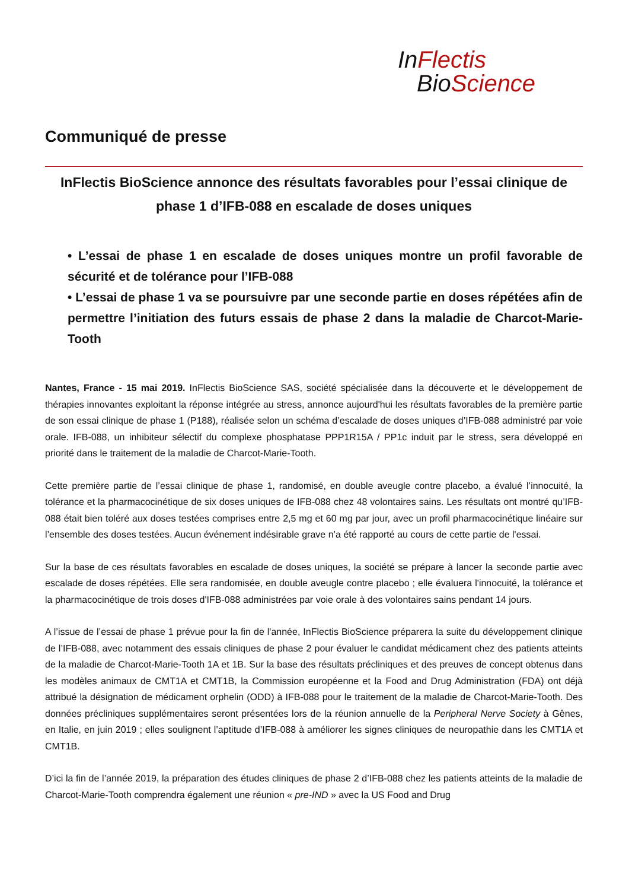In Flectis
Bio Science
Communiqué de presse
InFlectis BioScience annonce des résultats favorables pour l’essai clinique de phase 1 d’IFB-088 en escalade de doses uniques
• L’essai de phase 1 en escalade de doses uniques montre un profil favorable de sécurité et de tolérance pour l’IFB-088
• L’essai de phase 1 va se poursuivre par une seconde partie en doses répétées afin de permettre l’initiation des futurs essais de phase 2 dans la maladie de Charcot-Marie-Tooth
Nantes, France - 15 mai 2019. InFlectis BioScience SAS, société spécialisée dans la découverte et le développement de thérapies innovantes exploitant la réponse intégrée au stress, annonce aujourd'hui les résultats favorables de la première partie de son essai clinique de phase 1 (P188), réalisée selon un schéma d’escalade de doses uniques d’IFB-088 administré par voie orale. IFB-088, un inhibiteur sélectif du complexe phosphatase PPP1R15A / PP1c induit par le stress, sera développé en priorité dans le traitement de la maladie de Charcot-Marie-Tooth.
Cette première partie de l’essai clinique de phase 1, randomisé, en double aveugle contre placebo, a évalué l’innocuité, la tolérance et la pharmacocinétique de six doses uniques de IFB-088 chez 48 volontaires sains. Les résultats ont montré qu’IFB-088 était bien toléré aux doses testées comprises entre 2,5 mg et 60 mg par jour, avec un profil pharmacocinétique linéaire sur l’ensemble des doses testées. Aucun événement indésirable grave n’a été rapporté au cours de cette partie de l'essai.
Sur la base de ces résultats favorables en escalade de doses uniques, la société se prépare à lancer la seconde partie avec escalade de doses répétées. Elle sera randomisée, en double aveugle contre placebo ; elle évaluera l'innocuité, la tolérance et la pharmacocinétique de trois doses d'IFB-088 administrées par voie orale à des volontaires sains pendant 14 jours.
A l’issue de l’essai de phase 1 prévue pour la fin de l'année, InFlectis BioScience préparera la suite du développement clinique de l’IFB-088, avec notamment des essais cliniques de phase 2 pour évaluer le candidat médicament chez des patients atteints de la maladie de Charcot-Marie-Tooth 1A et 1B. Sur la base des résultats précliniques et des preuves de concept obtenus dans les modèles animaux de CMT1A et CMT1B, la Commission européenne et la Food and Drug Administration (FDA) ont déjà attribué la désignation de médicament orphelin (ODD) à IFB-088 pour le traitement de la maladie de Charcot-Marie-Tooth. Des données précliniques supplémentaires seront présentées lors de la réunion annuelle de la Peripheral Nerve Society à Gênes, en Italie, en juin 2019 ; elles soulignent l’aptitude d’IFB-088 à améliorer les signes cliniques de neuropathie dans les CMT1A et CMT1B.
D’ici la fin de l’année 2019, la préparation des études cliniques de phase 2 d’IFB-088 chez les patients atteints de la maladie de Charcot-Marie-Tooth comprendra également une réunion « pre-IND » avec la US Food and Drug